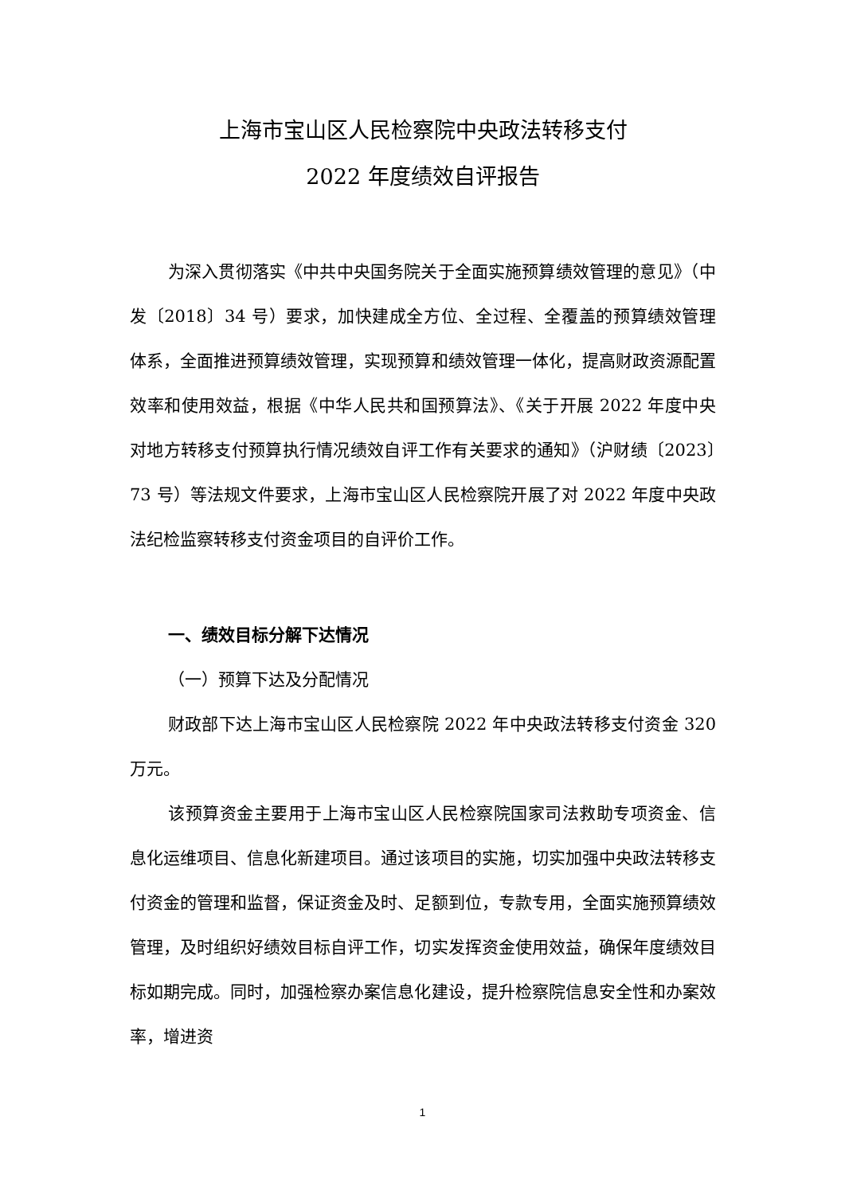上海市宝山区人民检察院中央政法转移支付
2022 年度绩效自评报告
为深入贯彻落实《中共中央国务院关于全面实施预算绩效管理的意见》（中发〔2018〕34 号）要求，加快建成全方位、全过程、全覆盖的预算绩效管理体系，全面推进预算绩效管理，实现预算和绩效管理一体化，提高财政资源配置效率和使用效益，根据《中华人民共和国预算法》、《关于开展 2022 年度中央对地方转移支付预算执行情况绩效自评工作有关要求的通知》（沪财绩〔2023〕73 号）等法规文件要求，上海市宝山区人民检察院开展了对 2022 年度中央政法纪检监察转移支付资金项目的自评价工作。
一、绩效目标分解下达情况
（一）预算下达及分配情况
财政部下达上海市宝山区人民检察院 2022 年中央政法转移支付资金 320 万元。
该预算资金主要用于上海市宝山区人民检察院国家司法救助专项资金、信息化运维项目、信息化新建项目。通过该项目的实施，切实加强中央政法转移支付资金的管理和监督，保证资金及时、足额到位，专款专用，全面实施预算绩效管理，及时组织好绩效目标自评工作，切实发挥资金使用效益，确保年度绩效目标如期完成。同时，加强检察办案信息化建设，提升检察院信息安全性和办案效率，增进资
1